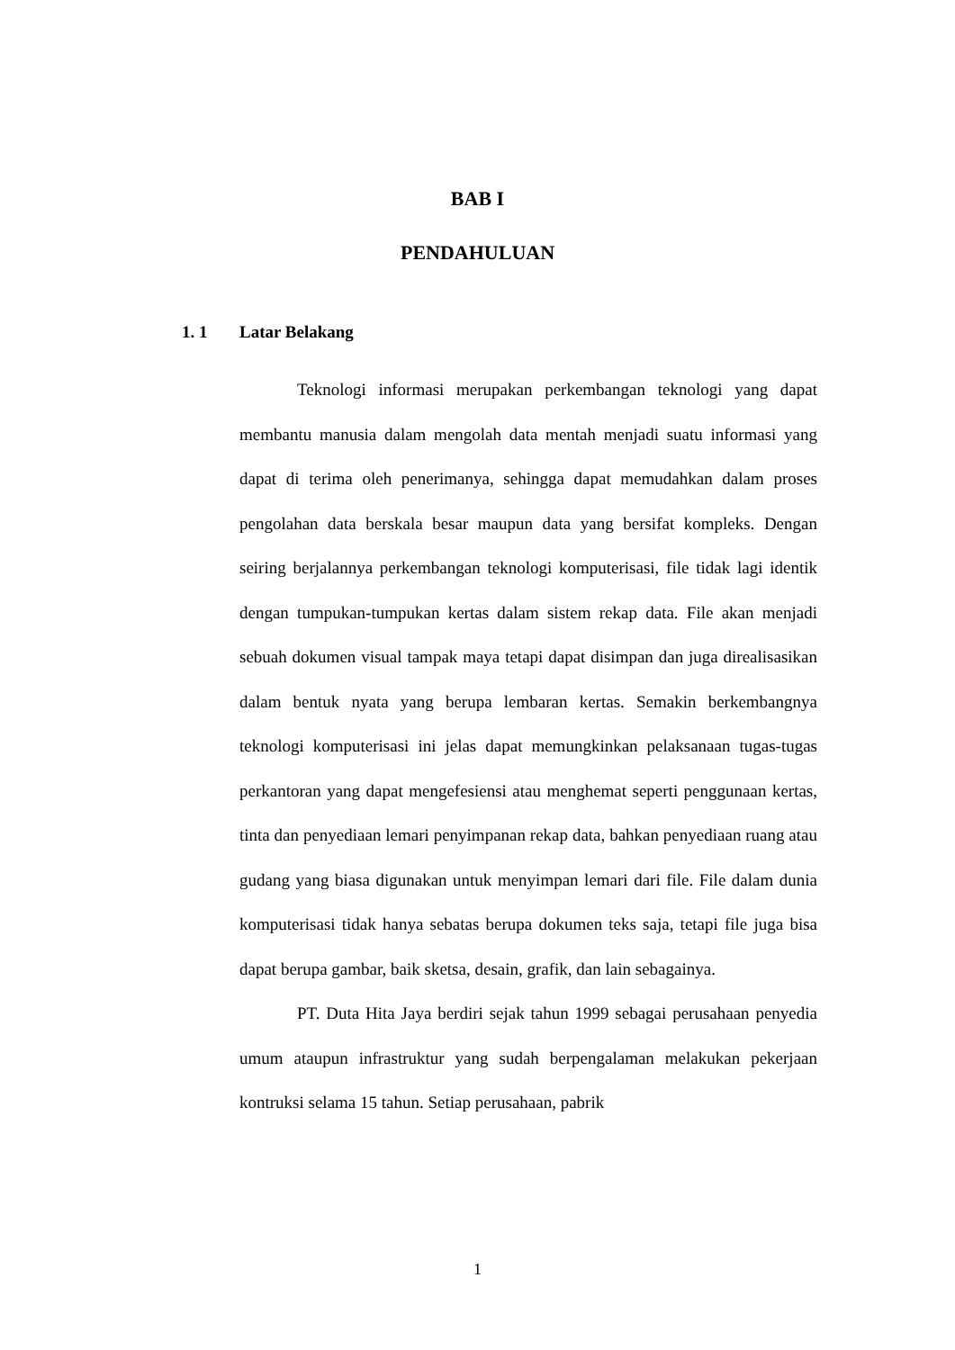BAB I
PENDAHULUAN
1. 1 Latar Belakang
Teknologi informasi merupakan perkembangan teknologi yang dapat membantu manusia dalam mengolah data mentah menjadi suatu informasi yang dapat di terima oleh penerimanya, sehingga dapat memudahkan dalam proses pengolahan data berskala besar maupun data yang bersifat kompleks. Dengan seiring berjalannya perkembangan teknologi komputerisasi, file tidak lagi identik dengan tumpukan-tumpukan kertas dalam sistem rekap data. File akan menjadi sebuah dokumen visual tampak maya tetapi dapat disimpan dan juga direalisasikan dalam bentuk nyata yang berupa lembaran kertas. Semakin berkembangnya teknologi komputerisasi ini jelas dapat memungkinkan pelaksanaan tugas-tugas perkantoran yang dapat mengefesiensi atau menghemat seperti penggunaan kertas, tinta dan penyediaan lemari penyimpanan rekap data, bahkan penyediaan ruang atau gudang yang biasa digunakan untuk menyimpan lemari dari file. File dalam dunia komputerisasi tidak hanya sebatas berupa dokumen teks saja, tetapi file juga bisa dapat berupa gambar, baik sketsa, desain, grafik, dan lain sebagainya.
PT. Duta Hita Jaya berdiri sejak tahun 1999 sebagai perusahaan penyedia umum ataupun infrastruktur yang sudah berpengalaman melakukan pekerjaan kontruksi selama 15 tahun. Setiap perusahaan, pabrik
1